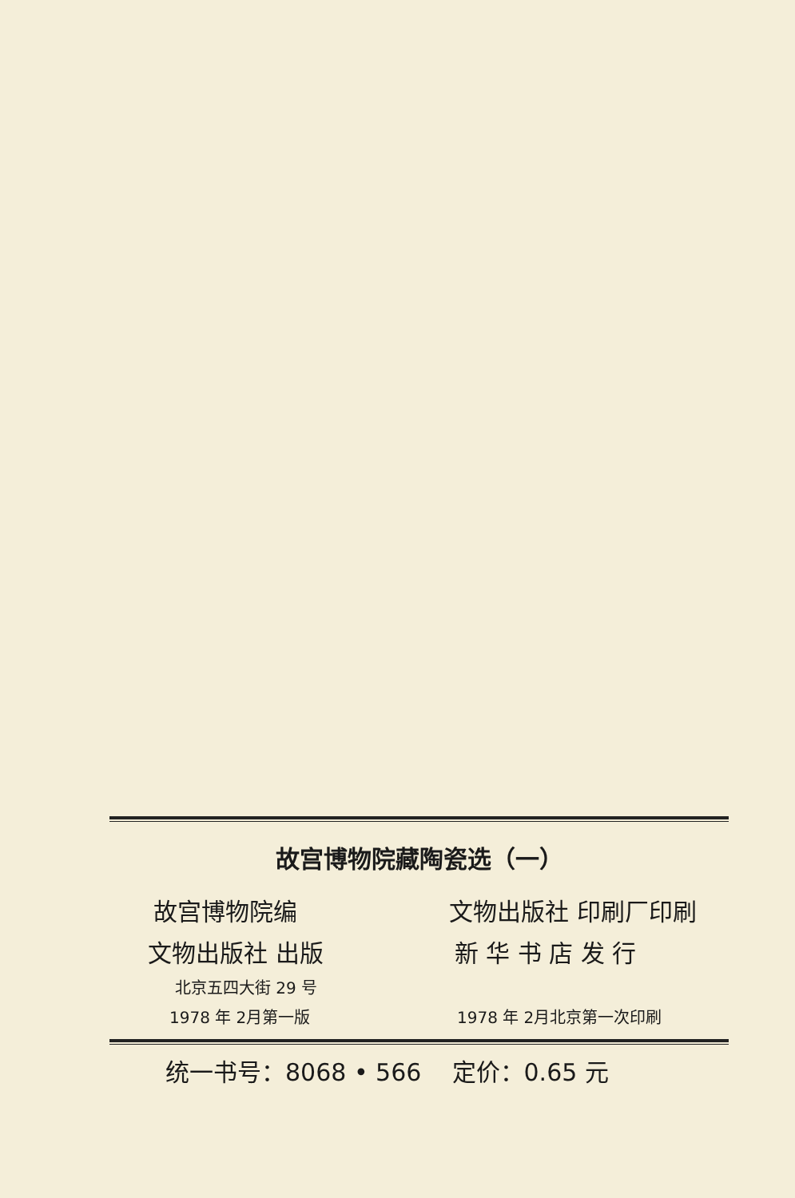故宫博物院藏陶瓷选（一）
故宫博物院编 文物出版社 印刷厂印刷
文物出版社 出版 新 华 书 店 发 行
北京五四大街 29 号
1978 年 2月第一版 1978 年 2月北京第一次印刷
统一书号：8068 • 566 定价：0.65 元